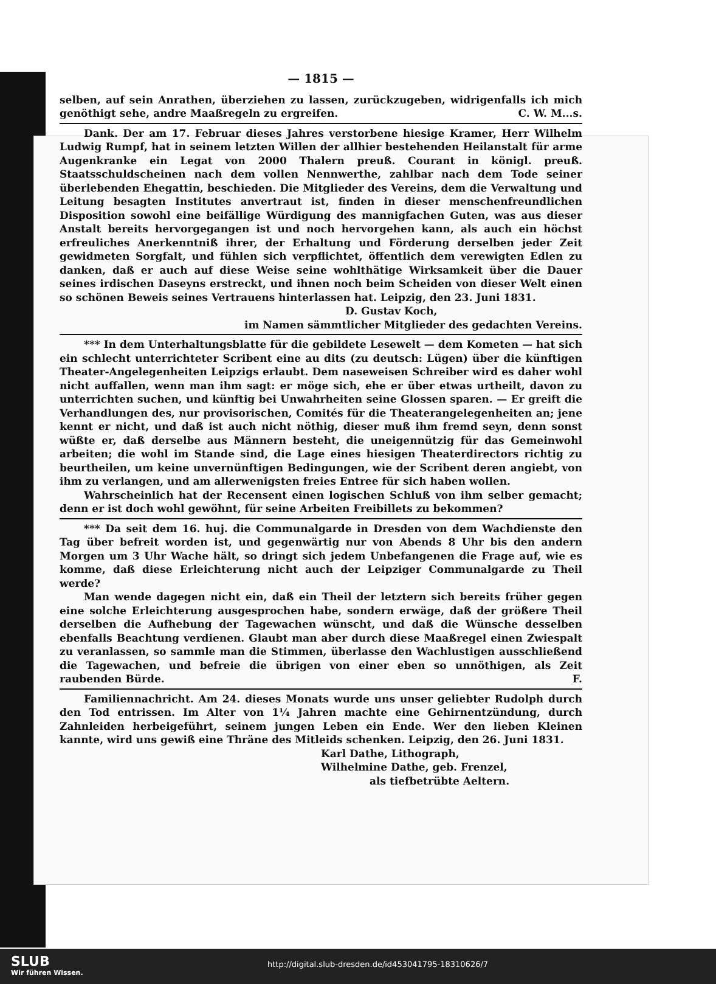— 1815 —
selben, auf sein Anrathen, überziehen zu lassen, zurückzugeben, widrigenfalls ich mich genöthigt sehe, andre Maaßregeln zu ergreifen. C. W. M...s.
Dank. Der am 17. Februar dieses Jahres verstorbene hiesige Kramer, Herr Wilhelm Ludwig Rumpf, hat in seinem letzten Willen der allhier bestehenden Heilanstalt für arme Augenkranke ein Legat von 2000 Thalern preuß. Courant in königl. preuß. Staatsschuldscheinen nach dem vollen Nennwerthe, zahlbar nach dem Tode seiner überlebenden Ehegattin, beschieden. Die Mitglieder des Vereins, dem die Verwaltung und Leitung besagten Institutes anvertraut ist, finden in dieser menschenfreundlichen Disposition sowohl eine beifällige Würdigung des mannigfachen Guten, was aus dieser Anstalt bereits hervorgegangen ist und noch hervorgehen kann, als auch ein höchst erfreuliches Anerkenntniß ihrer, der Erhaltung und Förderung derselben jeder Zeit gewidmeten Sorgfalt, und fühlen sich verpflichtet, öffentlich dem verewigten Edlen zu danken, daß er auch auf diese Weise seine wohlthätige Wirksamkeit über die Dauer seines irdischen Daseyns erstreckt, und ihnen noch beim Scheiden von dieser Welt einen so schönen Beweis seines Vertrauens hinterlassen hat. Leipzig, den 23. Juni 1831.
D. Gustav Koch,
im Namen sämmtlicher Mitglieder des gedachten Vereins.
*** In dem Unterhaltungsblatte für die gebildete Lesewelt — dem Kometen — hat sich ein schlecht unterrichteter Scribent eine au dits (zu deutsch: Lügen) über die künftigen Theater-Angelegenheiten Leipzigs erlaubt. Dem naseweisen Schreiber wird es daher wohl nicht auffallen, wenn man ihm sagt: er möge sich, ehe er über etwas urtheilt, davon zu unterrichten suchen, und künftig bei Unwahrheiten seine Glossen sparen. — Er greift die Verhandlungen des, nur provisorischen, Comités für die Theaterangelegenheiten an; jene kennt er nicht, und daß ist auch nicht nöthig, dieser muß ihm fremd seyn, denn sonst wüßte er, daß derselbe aus Männern besteht, die uneigennützig für das Gemeinwohl arbeiten; die wohl im Stande sind, die Lage eines hiesigen Theaterdirectors richtig zu beurtheilen, um keine unvernünftigen Bedingungen, wie der Scribent deren angiebt, von ihm zu verlangen, und am allerwenigsten freies Entree für sich haben wollen.
Wahrscheinlich hat der Recensent einen logischen Schluß von ihm selber gemacht; denn er ist doch wohl gewöhnt, für seine Arbeiten Freibillets zu bekommen?
*** Da seit dem 16. huj. die Communalgarde in Dresden von dem Wachdienste den Tag über befreit worden ist, und gegenwärtig nur von Abends 8 Uhr bis den andern Morgen um 3 Uhr Wache hält, so dringt sich jedem Unbefangenen die Frage auf, wie es komme, daß diese Erleichterung nicht auch der Leipziger Communalgarde zu Theil werde?
Man wende dagegen nicht ein, daß ein Theil der letztern sich bereits früher gegen eine solche Erleichterung ausgesprochen habe, sondern erwäge, daß der größere Theil derselben die Aufhebung der Tagewachen wünscht, und daß die Wünsche desselben ebenfalls Beachtung verdienen. Glaubt man aber durch diese Maaßregel einen Zwiespalt zu veranlassen, so sammle man die Stimmen, überlasse den Wachlustigen ausschließend die Tagewachen, und befreie die übrigen von einer eben so unnöthigen, als Zeit raubenden Bürde. F.
Familiennachricht. Am 24. dieses Monats wurde uns unser geliebter Rudolph durch den Tod entrissen. Im Alter von 1¼ Jahren machte eine Gehirnentzündung, durch Zahnleiden herbeigeführt, seinem jungen Leben ein Ende. Wer den lieben Kleinen kannte, wird uns gewiß eine Thräne des Mitleids schenken. Leipzig, den 26. Juni 1831.
Karl Dathe, Lithograph,
Wilhelmine Dathe, geb. Frenzel,
als tiefbetrübte Aeltern.
SLUB
Wir führen Wissen.
http://digital.slub-dresden.de/id453041795-18310626/7